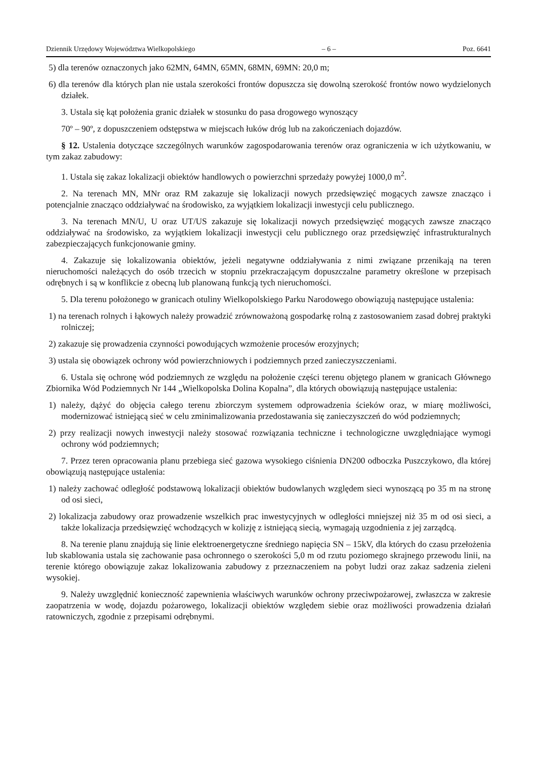Dziennik Urzędowy Województwa Wielkopolskiego – 6 – Poz. 6641
5) dla terenów oznaczonych jako 62MN, 64MN, 65MN, 68MN, 69MN: 20,0 m;
6) dla terenów dla których plan nie ustala szerokości frontów dopuszcza się dowolną szerokość frontów nowo wydzielonych działek.
3. Ustala się kąt położenia granic działek w stosunku do pasa drogowego wynoszący
70º – 90º, z dopuszczeniem odstępstwa w miejscach łuków dróg lub na zakończeniach dojazdów.
§ 12. Ustalenia dotyczące szczególnych warunków zagospodarowania terenów oraz ograniczenia w ich użytkowaniu, w tym zakaz zabudowy:
1. Ustala się zakaz lokalizacji obiektów handlowych o powierzchni sprzedaży powyżej 1000,0 m<sup>2</sup>.
2. Na terenach MN, MNr oraz RM zakazuje się lokalizacji nowych przedsięwzięć mogących zawsze znacząco i potencjalnie znacząco oddziaływać na środowisko, za wyjątkiem lokalizacji inwestycji celu publicznego.
3. Na terenach MN/U, U oraz UT/US zakazuje się lokalizacji nowych przedsięwzięć mogących zawsze znacząco oddziaływać na środowisko, za wyjątkiem lokalizacji inwestycji celu publicznego oraz przedsięwzięć infrastrukturalnych zabezpieczających funkcjonowanie gminy.
4. Zakazuje się lokalizowania obiektów, jeżeli negatywne oddziaływania z nimi związane przenikają na teren nieruchomości należących do osób trzecich w stopniu przekraczającym dopuszczalne parametry określone w przepisach odrębnych i są w konflikcie z obecną lub planowaną funkcją tych nieruchomości.
5. Dla terenu położonego w granicach otuliny Wielkopolskiego Parku Narodowego obowiązują następujące ustalenia:
1) na terenach rolnych i łąkowych należy prowadzić zrównoważoną gospodarkę rolną z zastosowaniem zasad dobrej praktyki rolniczej;
2) zakazuje się prowadzenia czynności powodujących wzmożenie procesów erozyjnych;
3) ustala się obowiązek ochrony wód powierzchniowych i podziemnych przed zanieczyszczeniami.
6. Ustala się ochronę wód podziemnych ze względu na położenie części terenu objętego planem w granicach Głównego Zbiornika Wód Podziemnych Nr 144 „Wielkopolska Dolina Kopalna”, dla których obowiązują następujące ustalenia:
1) należy, dążyć do objęcia całego terenu zbiorczym systemem odprowadzenia ścieków oraz, w miarę możliwości, modernizować istniejącą sieć w celu zminimalizowania przedostawania się zanieczyszczeń do wód podziemnych;
2) przy realizacji nowych inwestycji należy stosować rozwiązania techniczne i technologiczne uwzględniające wymogi ochrony wód podziemnych;
7. Przez teren opracowania planu przebiega sieć gazowa wysokiego ciśnienia DN200 odboczka Puszczykowo, dla której obowiązują następujące ustalenia:
1) należy zachować odległość podstawową lokalizacji obiektów budowlanych względem sieci wynoszącą po 35 m na stronę od osi sieci,
2) lokalizacja zabudowy oraz prowadzenie wszelkich prac inwestycyjnych w odległości mniejszej niż 35 m od osi sieci, a także lokalizacja przedsięwzięć wchodzących w kolizję z istniejącą siecią, wymagają uzgodnienia z jej zarządcą.
8. Na terenie planu znajdują się linie elektroenergetyczne średniego napięcia SN – 15kV, dla których do czasu przełożenia lub skablowania ustala się zachowanie pasa ochronnego o szerokości 5,0 m od rzutu poziomego skrajnego przewodu linii, na terenie którego obowiązuje zakaz lokalizowania zabudowy z przeznaczeniem na pobyt ludzi oraz zakaz sadzenia zieleni wysokiej.
9. Należy uwzględnić konieczność zapewnienia właściwych warunków ochrony przeciwpożarowej, zwłaszcza w zakresie zaopatrzenia w wodę, dojazdu pożarowego, lokalizacji obiektów względem siebie oraz możliwości prowadzenia działań ratowniczych, zgodnie z przepisami odrębnymi.